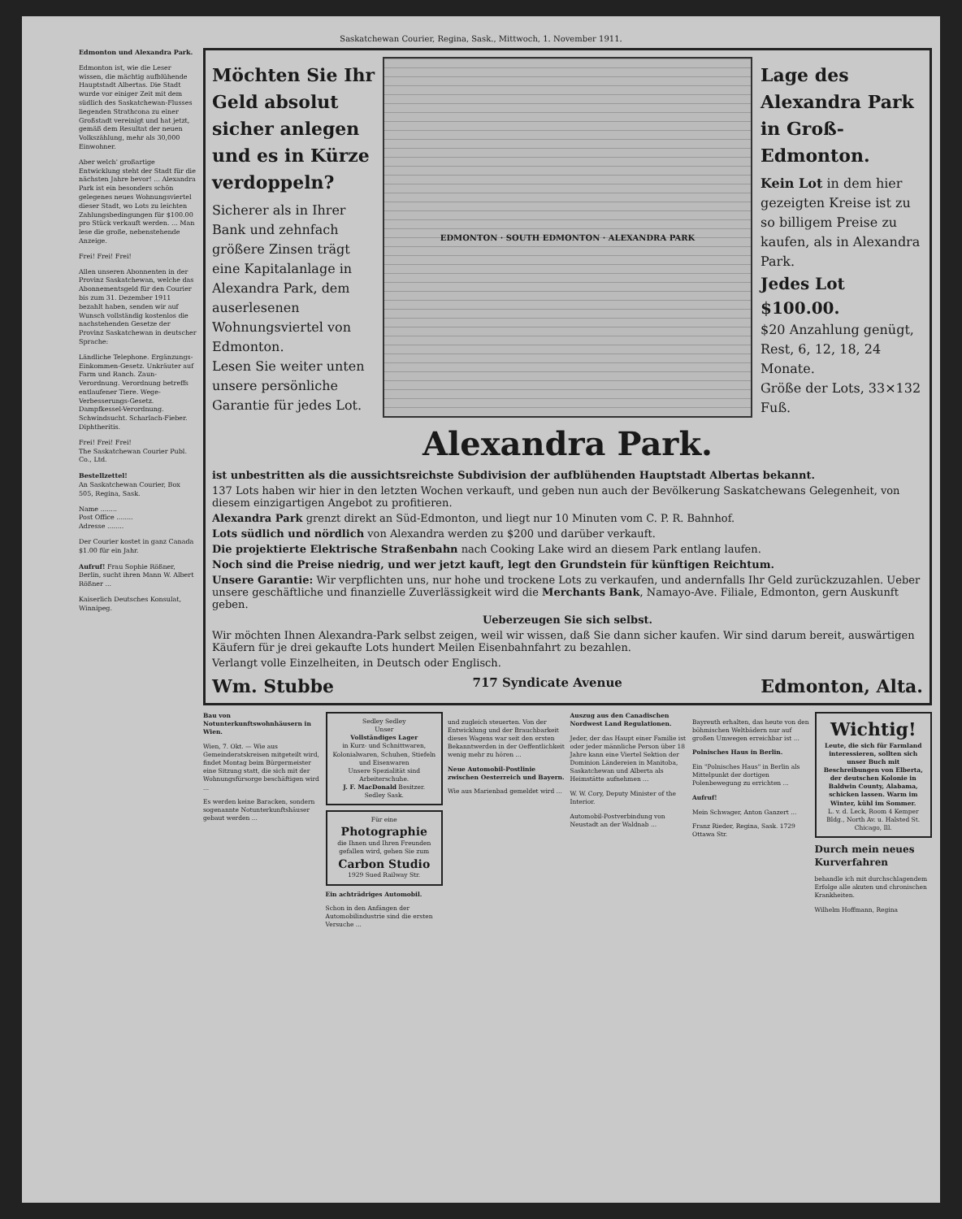Saskatchewan Courier, Regina, Sask., Mittwoch, 1. November 1911.
Edmonton und Alexandra Park.
Edmonton ist, wie die Leser wissen, die mächtig aufblühende Hauptstadt Albertas. Die Stadt wurde vor einiger Zeit mit dem südlich des Saskatchewan-Flusses liegenden Strathcona zu einer Großstadt vereinigt und hat jetzt, gemäß dem Resultat der neuen Volkszählung, mehr als 30,000 Einwohner.
Aber welch' großartige Entwicklung steht der Stadt für die nächsten Jahre bevor! ... Alexandra Park ist ein besonders schön gelegenes neues Wohnungsviertel dieser Stadt, wo Lots zu leichten Zahlungsbedingungen für $100.00 pro Stück verkauft werden. ... Man lese die große, nebenstehende Anzeige.
Frei! Frei! Frei!
Allen unseren Abonnenten in der Provinz Saskatchewan, welche das Abonnementsgeld für den Courier bis zum 31. Dezember 1911 bezahlt haben, senden wir auf Wunsch vollständig kostenlos die nachstehenden Gesetze der Provinz Saskatchewan in deutscher Sprache:
Ländliche Telephone. Ergänzungs-Einkommen-Gesetz. Unkräuter auf Farm und Ranch. Zaun-Verordnung. Verordnung betreffs entlaufener Tiere. Wege-Verbesserungs-Gesetz. Dampfkessel-Verordnung. Schwindsucht. Scharlach-Fieber. Diphtheritis.
Frei! Frei! Frei!
The Saskatchewan Courier Publ. Co., Ltd.
Bestellzettel!
An Saskatchewan Courier, Box 505, Regina, Sask.
Name ........
Post Office ........
Adresse ........
Der Courier kostet in ganz Canada $1.00 für ein Jahr.
Aufruf! Frau Sophie Rößner, Berlin, sucht ihren Mann W. Albert Rößner ...
Kaiserlich Deutsches Konsulat, Winnipeg.
Möchten Sie Ihr Geld absolut sicher anlegen und es in Kürze verdoppeln?
Sicherer als in Ihrer Bank und zehnfach größere Zinsen trägt eine Kapitalanlage in Alexandra Park, dem auserlesenen Wohnungsviertel von Edmonton.
Lesen Sie weiter unten unsere persönliche Garantie für jedes Lot.
EDMONTON · SOUTH EDMONTON · ALEXANDRA PARK
Lage des Alexandra Park in Groß-Edmonton.
Kein Lot in dem hier gezeigten Kreise ist zu so billigem Preise zu kaufen, als in Alexandra Park.
Jedes Lot $100.00.
$20 Anzahlung genügt, Rest, 6, 12, 18, 24 Monate.
Größe der Lots, 33×132 Fuß.
Alexandra Park.
ist unbestritten als die aussichtsreichste Subdivision der aufblühenden Hauptstadt Albertas bekannt.
137 Lots haben wir hier in den letzten Wochen verkauft, und geben nun auch der Bevölkerung Saskatchewans Gelegenheit, von diesem einzigartigen Angebot zu profitieren.
Alexandra Park grenzt direkt an Süd-Edmonton, und liegt nur 10 Minuten vom C. P. R. Bahnhof.
Lots südlich und nördlich von Alexandra werden zu $200 und darüber verkauft.
Die projektierte Elektrische Straßenbahn nach Cooking Lake wird an diesem Park entlang laufen.
Noch sind die Preise niedrig, und wer jetzt kauft, legt den Grundstein für künftigen Reichtum.
Unsere Garantie: Wir verpflichten uns, nur hohe und trockene Lots zu verkaufen, und andernfalls Ihr Geld zurückzuzahlen. Ueber unsere geschäftliche und finanzielle Zuverlässigkeit wird die Merchants Bank, Namayo-Ave. Filiale, Edmonton, gern Auskunft geben.
Ueberzeugen Sie sich selbst.
Wir möchten Ihnen Alexandra-Park selbst zeigen, weil wir wissen, daß Sie dann sicher kaufen. Wir sind darum bereit, auswärtigen Käufern für je drei gekaufte Lots hundert Meilen Eisenbahnfahrt zu bezahlen.
Verlangt volle Einzelheiten, in Deutsch oder Englisch.
Wm. Stubbe 717 Syndicate Avenue Edmonton, Alta.
Bau von Notunterkunftswohnhäusern in Wien.
Wien, 7. Okt. — Wie aus Gemeinderatskreisen mitgeteilt wird, findet Montag beim Bürgermeister eine Sitzung statt, die sich mit der Wohnungsfürsorge beschäftigen wird ...
Es werden keine Baracken, sondern sogenannte Notunterkunftshäuser gebaut werden ...
Sedley Sedley
Unser
Vollständiges Lager
in Kurz- und Schnittwaren, Kolonialwaren, Schuhen, Stiefeln und Eisenwaren
Unsere Spezialität sind Arbeiterschuhe.
J. F. MacDonald Besitzer.
Sedley Sask.
Für eine
Photographie
die Ihnen und Ihren Freunden gefallen wird, gehen Sie zum
Carbon Studio
1929 Sued Railway Str.
Ein achträdriges Automobil.
Schon in den Anfängen der Automobilindustrie sind die ersten Versuche ...
und zugleich steuerten. Von der Entwicklung und der Brauchbarkeit dieses Wagens war seit den ersten Bekanntwerden in der Oeffentlichkeit wenig mehr zu hören ...
Neue Automobil-Postlinie zwischen Oesterreich und Bayern.
Wie aus Marienbad gemeldet wird ...
Auszug aus den Canadischen Nordwest Land Regulationen.
Jeder, der das Haupt einer Familie ist oder jeder männliche Person über 18 Jahre kann eine Viertel Sektion der Dominion Ländereien in Manitoba, Saskatchewan und Alberta als Heimstätte aufnehmen ...
W. W. Cory, Deputy Minister of the Interior.
Automobil-Postverbindung von Neustadt an der Waldnab ...
Bayreuth erhalten, das heute von den böhmischen Weltbädern nur auf großen Umwegen erreichbar ist ...
Polnisches Haus in Berlin.
Ein "Polnisches Haus" in Berlin als Mittelpunkt der dortigen Polenbewegung zu errichten ...
Aufruf!
Mein Schwager, Anton Ganzert ...
Franz Rieder, Regina, Sask. 1729 Ottawa Str.
Wichtig!
Leute, die sich für Farmland interessieren, sollten sich unser Buch mit Beschreibungen von Elberta, der deutschen Kolonie in Baldwin County, Alabama, schicken lassen. Warm im Winter, kühl im Sommer.
L. v. d. Leck, Room 4 Kemper Bldg., North Av. u. Halsted St. Chicago, Ill.
Durch mein neues Kurverfahren
behandle ich mit durchschlagendem Erfolge alle akuten und chronischen Krankheiten.
Wilhelm Hoffmann, Regina